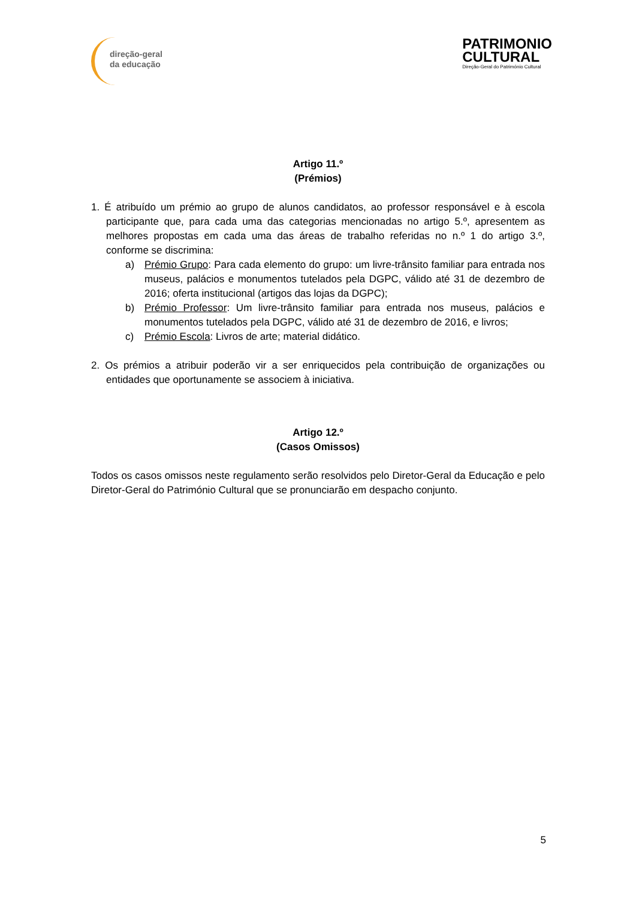direção-geral
da educação
PATRIMONIO
CULTURAL
Direção-Geral do Património Cultural
Artigo 11.º
(Prémios)
1. É atribuído um prémio ao grupo de alunos candidatos, ao professor responsável e à escola participante que, para cada uma das categorias mencionadas no artigo 5.º, apresentem as melhores propostas em cada uma das áreas de trabalho referidas no n.º 1 do artigo 3.º, conforme se discrimina:
a) Prémio Grupo: Para cada elemento do grupo: um livre-trânsito familiar para entrada nos museus, palácios e monumentos tutelados pela DGPC, válido até 31 de dezembro de 2016; oferta institucional (artigos das lojas da DGPC);
b) Prémio Professor: Um livre-trânsito familiar para entrada nos museus, palácios e monumentos tutelados pela DGPC, válido até 31 de dezembro de 2016, e livros;
c) Prémio Escola: Livros de arte; material didático.
2. Os prémios a atribuir poderão vir a ser enriquecidos pela contribuição de organizações ou entidades que oportunamente se associem à iniciativa.
Artigo 12.º
(Casos Omissos)
Todos os casos omissos neste regulamento serão resolvidos pelo Diretor-Geral da Educação e pelo Diretor-Geral do Património Cultural que se pronunciarão em despacho conjunto.
5